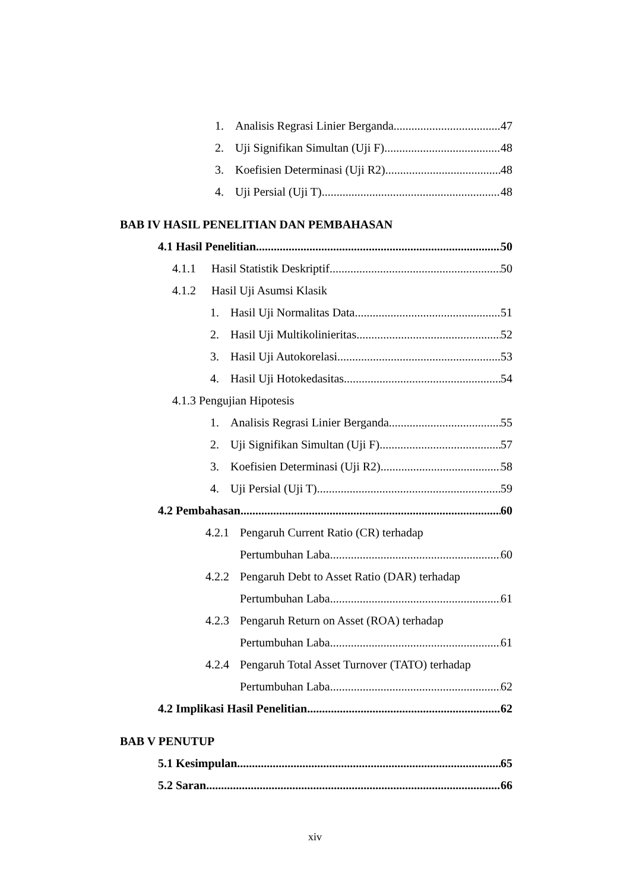1. Analisis Regrasi Linier Berganda 47
2. Uji Signifikan Simultan (Uji F) 48
3. Koefisien Determinasi (Uji R2) 48
4. Uji Persial (Uji T) 48
BAB IV HASIL PENELITIAN DAN PEMBAHASAN
4.1 Hasil Penelitian 50
4.1.1 Hasil Statistik Deskriptif 50
4.1.2 Hasil Uji Asumsi Klasik
1. Hasil Uji Normalitas Data 51
2. Hasil Uji Multikolinieritas 52
3. Hasil Uji Autokorelasi 53
4. Hasil Uji Hotokedasitas 54
4.1.3 Pengujian Hipotesis
1. Analisis Regrasi Linier Berganda 55
2. Uji Signifikan Simultan (Uji F) 57
3. Koefisien Determinasi (Uji R2) 58
4. Uji Persial (Uji T) 59
4.2 Pembahasan 60
4.2.1 Pengaruh Current Ratio (CR) terhadap
Pertumbuhan Laba 60
4.2.2 Pengaruh Debt to Asset Ratio (DAR) terhadap
Pertumbuhan Laba 61
4.2.3 Pengaruh Return on Asset (ROA) terhadap
Pertumbuhan Laba 61
4.2.4 Pengaruh Total Asset Turnover (TATO) terhadap
Pertumbuhan Laba 62
4.2 Implikasi Hasil Penelitian 62
BAB V PENUTUP
5.1 Kesimpulan 65
5.2 Saran 66
xiv